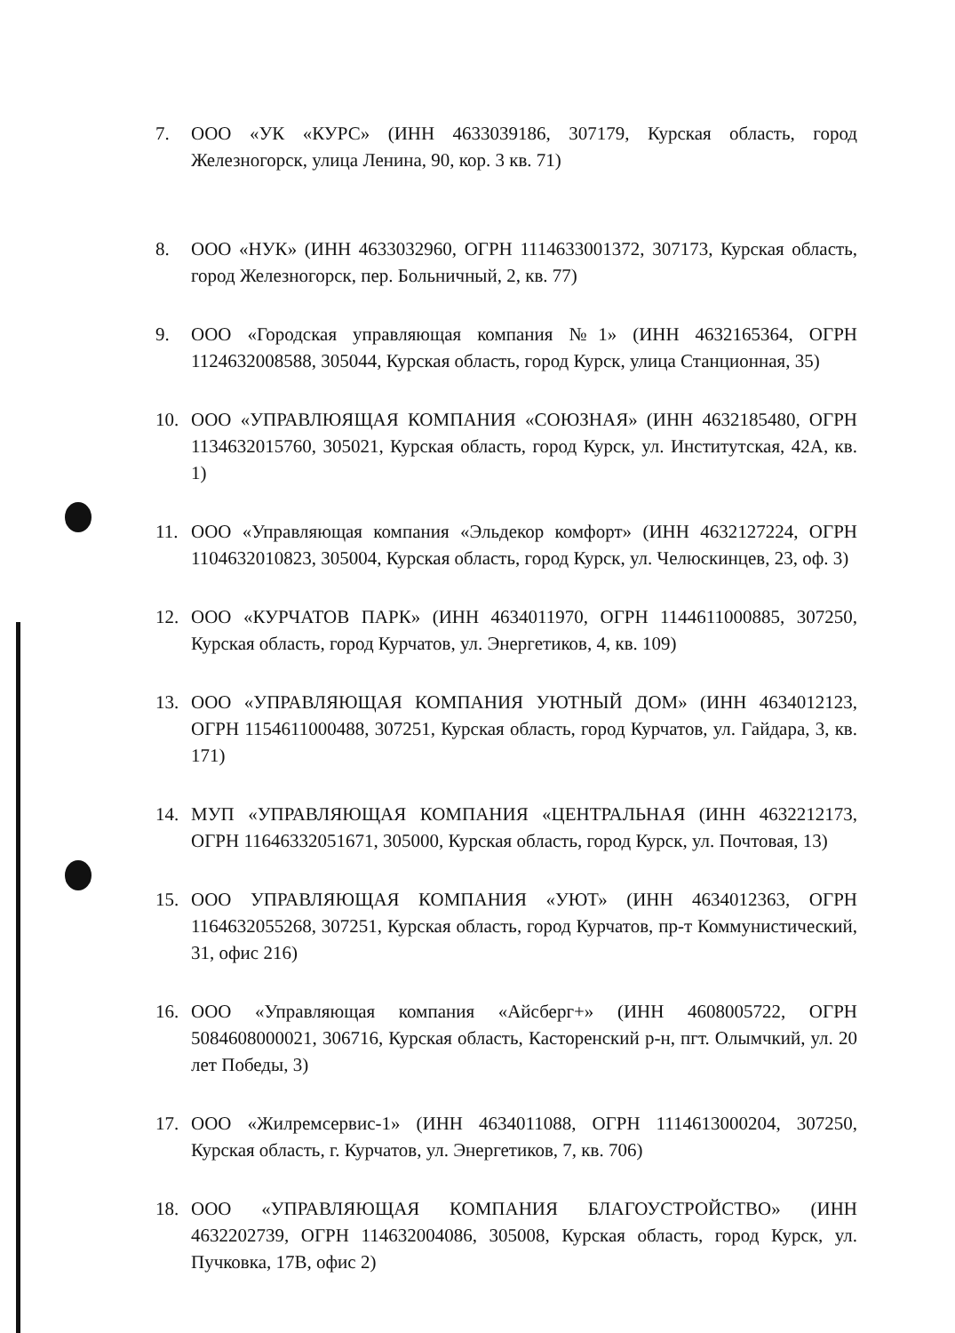7. ООО «УК «КУРС» (ИНН 4633039186, 307179, Курская область, город Железногорск, улица Ленина, 90, кор. 3 кв. 71)
8. ООО «НУК» (ИНН 4633032960, ОГРН 1114633001372, 307173, Курская область, город Железногорск, пер. Больничный, 2, кв. 77)
9. ООО «Городская управляющая компания №1» (ИНН 4632165364, ОГРН 1124632008588, 305044, Курская область, город Курск, улица Станционная, 35)
10. ООО «УПРАВЛЮЯЩАЯ КОМПАНИЯ «СОЮЗНАЯ» (ИНН 4632185480, ОГРН 1134632015760, 305021, Курская область, город Курск, ул. Институтская, 42А, кв. 1)
11. ООО «Управляющая компания «Эльдекор комфорт» (ИНН 4632127224, ОГРН 1104632010823, 305004, Курская область, город Курск, ул. Челюскинцев, 23, оф. 3)
12. ООО «КУРЧАТОВ ПАРК» (ИНН 4634011970, ОГРН 1144611000885, 307250, Курская область, город Курчатов, ул. Энергетиков, 4, кв. 109)
13. ООО «УПРАВЛЯЮЩАЯ КОМПАНИЯ УЮТНЫЙ ДОМ» (ИНН 4634012123, ОГРН 1154611000488, 307251, Курская область, город Курчатов, ул. Гайдара, 3, кв. 171)
14. МУП «УПРАВЛЯЮЩАЯ КОМПАНИЯ «ЦЕНТРАЛЬНАЯ (ИНН 4632212173, ОГРН 11646332051671, 305000, Курская область, город Курск, ул. Почтовая, 13)
15. ООО УПРАВЛЯЮЩАЯ КОМПАНИЯ «УЮТ» (ИНН 4634012363, ОГРН 1164632055268, 307251, Курская область, город Курчатов, пр-т Коммунистический, 31, офис 216)
16. ООО «Управляющая компания «Айсберг+» (ИНН 4608005722, ОГРН 5084608000021, 306716, Курская область, Касторенский р-н, пгт. Олымчкий, ул. 20 лет Победы, 3)
17. ООО «Жилремсервис-1» (ИНН 4634011088, ОГРН 1114613000204, 307250, Курская область, г. Курчатов, ул. Энергетиков, 7, кв. 706)
18. ООО «УПРАВЛЯЮЩАЯ КОМПАНИЯ БЛАГОУСТРОЙСТВО» (ИНН 4632202739, ОГРН 114632004086, 305008, Курская область, город Курск, ул. Пучковка, 17В, офис 2)